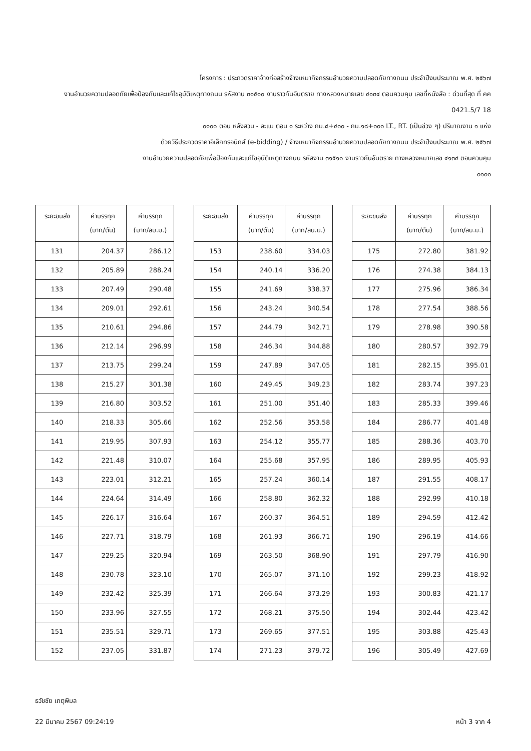โครงการ : ประกวดราคาจ้างก่อสร้างจ้างเหมากิจกรรมอำนวยความปลอดภัยทางถนน ประจำปีงบประมาณ พ.ศ. ๒๕๖๗
งานอำนวยความปลอดภัยเพื่อป้องกันและแก้ไขอุบัติเหตุทางถนน รหัสงาน ๓๑๕๑๐ งานราวกันอันตราย ทางหลวงหมายเลข ๔๑๓๔ ตอนควบคุม เลขที่หนังสือ : ด่วนที่สุด ที่ คค 0421.5/7 18
๐๑๐๐ ตอน หลังสวน - ละแม ตอน ๑ ระหว่าง กม.๘+๔๐๐ - กม.๑๘+๐๐๐ LT., RT. (เป็นช่วง ๆ) ปริมาณงาน ๑ แห่ง
ด้วยวิธีประกวดราคาอิเล็กทรอนิกส์ (e-bidding) / จ้างเหมากิจกรรมอำนวยความปลอดภัยทางถนน ประจำปีงบประมาณ พ.ศ. ๒๕๖๗
งานอำนวยความปลอดภัยเพื่อป้องกันและแก้ไขอุบัติเหตุทางถนน รหัสงาน ๓๑๕๑๐ งานราวกันอันตราย ทางหลวงหมายเลข ๔๑๓๔ ตอนควบคุม
๐๑๐๐
| ระยะขนส่ง | ค่าบรรทุก (บาท/ตัน) | ค่าบรรทุก (บาท/ลบ.ม.) |
| --- | --- | --- |
| 131 | 204.37 | 286.12 |
| 132 | 205.89 | 288.24 |
| 133 | 207.49 | 290.48 |
| 134 | 209.01 | 292.61 |
| 135 | 210.61 | 294.86 |
| 136 | 212.14 | 296.99 |
| 137 | 213.75 | 299.24 |
| 138 | 215.27 | 301.38 |
| 139 | 216.80 | 303.52 |
| 140 | 218.33 | 305.66 |
| 141 | 219.95 | 307.93 |
| 142 | 221.48 | 310.07 |
| 143 | 223.01 | 312.21 |
| 144 | 224.64 | 314.49 |
| 145 | 226.17 | 316.64 |
| 146 | 227.71 | 318.79 |
| 147 | 229.25 | 320.94 |
| 148 | 230.78 | 323.10 |
| 149 | 232.42 | 325.39 |
| 150 | 233.96 | 327.55 |
| 151 | 235.51 | 329.71 |
| 152 | 237.05 | 331.87 |
| ระยะขนส่ง | ค่าบรรทุก (บาท/ตัน) | ค่าบรรทุก (บาท/ลบ.ม.) |
| --- | --- | --- |
| 153 | 238.60 | 334.03 |
| 154 | 240.14 | 336.20 |
| 155 | 241.69 | 338.37 |
| 156 | 243.24 | 340.54 |
| 157 | 244.79 | 342.71 |
| 158 | 246.34 | 344.88 |
| 159 | 247.89 | 347.05 |
| 160 | 249.45 | 349.23 |
| 161 | 251.00 | 351.40 |
| 162 | 252.56 | 353.58 |
| 163 | 254.12 | 355.77 |
| 164 | 255.68 | 357.95 |
| 165 | 257.24 | 360.14 |
| 166 | 258.80 | 362.32 |
| 167 | 260.37 | 364.51 |
| 168 | 261.93 | 366.71 |
| 169 | 263.50 | 368.90 |
| 170 | 265.07 | 371.10 |
| 171 | 266.64 | 373.29 |
| 172 | 268.21 | 375.50 |
| 173 | 269.65 | 377.51 |
| 174 | 271.23 | 379.72 |
| ระยะขนส่ง | ค่าบรรทุก (บาท/ตัน) | ค่าบรรทุก (บาท/ลบ.ม.) |
| --- | --- | --- |
| 175 | 272.80 | 381.92 |
| 176 | 274.38 | 384.13 |
| 177 | 275.96 | 386.34 |
| 178 | 277.54 | 388.56 |
| 179 | 278.98 | 390.58 |
| 180 | 280.57 | 392.79 |
| 181 | 282.15 | 395.01 |
| 182 | 283.74 | 397.23 |
| 183 | 285.33 | 399.46 |
| 184 | 286.77 | 401.48 |
| 185 | 288.36 | 403.70 |
| 186 | 289.95 | 405.93 |
| 187 | 291.55 | 408.17 |
| 188 | 292.99 | 410.18 |
| 189 | 294.59 | 412.42 |
| 190 | 296.19 | 414.66 |
| 191 | 297.79 | 416.90 |
| 192 | 299.23 | 418.92 |
| 193 | 300.83 | 421.17 |
| 194 | 302.44 | 423.42 |
| 195 | 303.88 | 425.43 |
| 196 | 305.49 | 427.69 |
ธวัชชัย เกตุพิมล
22 มีนาคม 2567 09:24:19 หน้า 3 จาก 4